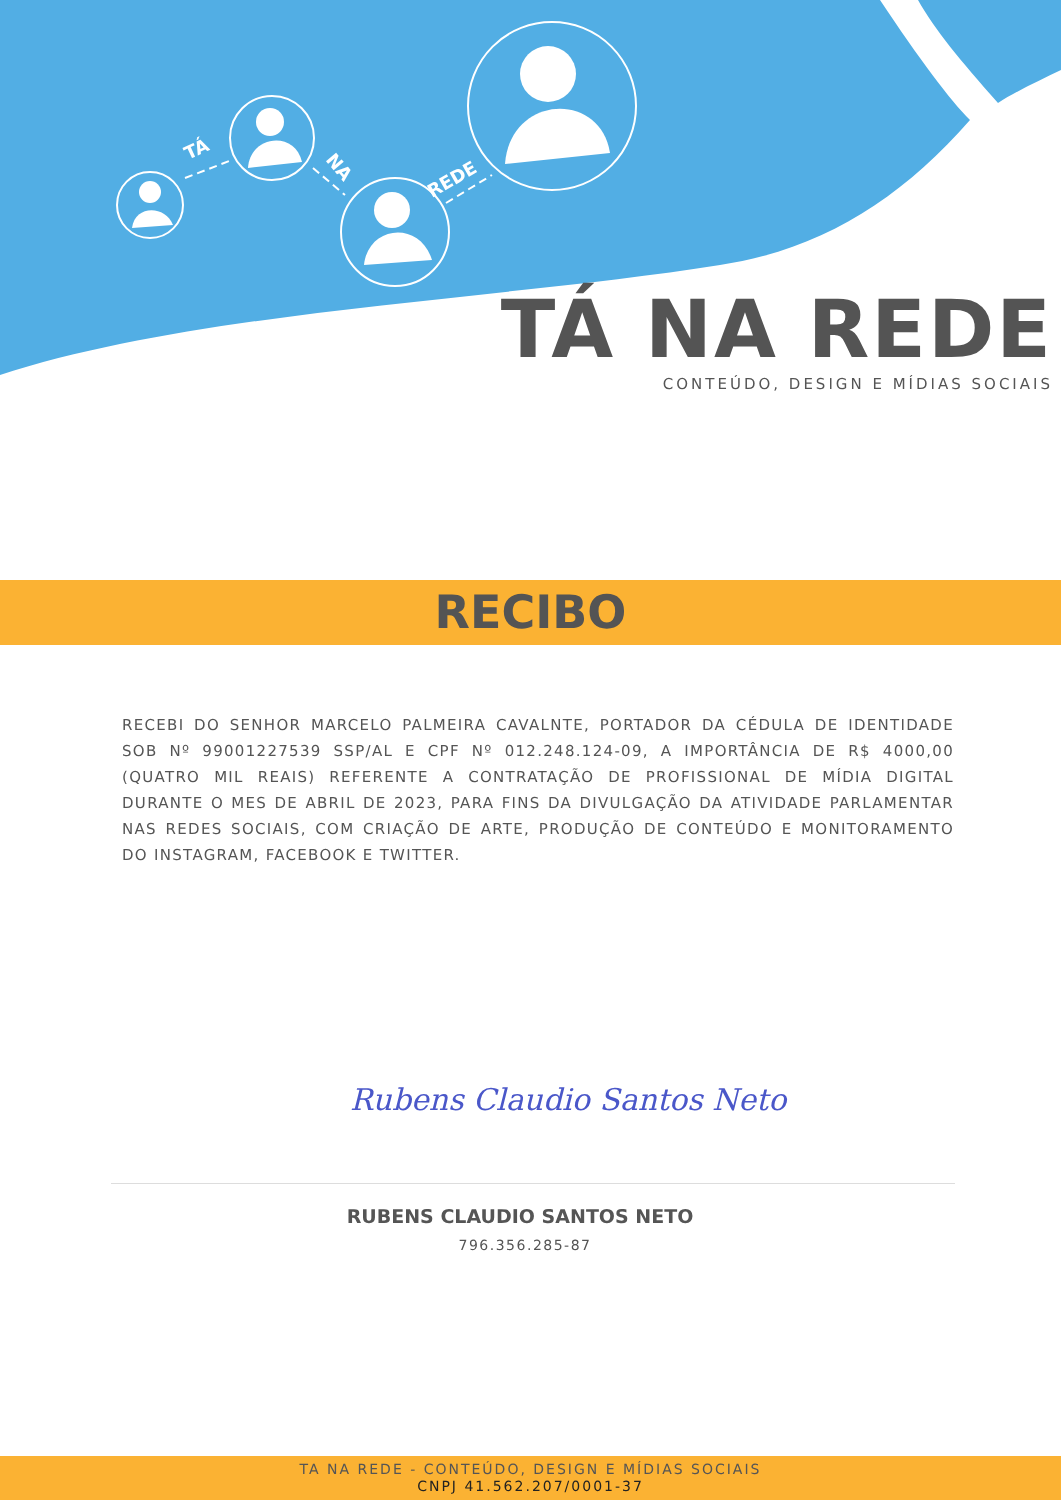TÁ
NA
REDE
TÁ NA REDE
CONTEÚDO, DESIGN E MÍDIAS SOCIAIS
RECIBO
RECEBI DO SENHOR MARCELO PALMEIRA CAVALNTE, PORTADOR DA CÉDULA DE IDENTIDADE SOB Nº 99001227539 SSP/AL E CPF Nº 012.248.124-09, A IMPORTÂNCIA DE R$ 4000,00 (QUATRO MIL REAIS) REFERENTE A CONTRATAÇÃO DE PROFISSIONAL DE MÍDIA DIGITAL DURANTE O MES DE ABRIL DE 2023, PARA FINS DA DIVULGAÇÃO DA ATIVIDADE PARLAMENTAR NAS REDES SOCIAIS, COM CRIAÇÃO DE ARTE, PRODUÇÃO DE CONTEÚDO E MONITORAMENTO DO INSTAGRAM, FACEBOOK E TWITTER.
Rubens Claudio Santos Neto
RUBENS CLAUDIO SANTOS NETO
796.356.285-87
TA NA REDE - CONTEÚDO, DESIGN E MÍDIAS SOCIAIS
CNPJ 41.562.207/0001-37